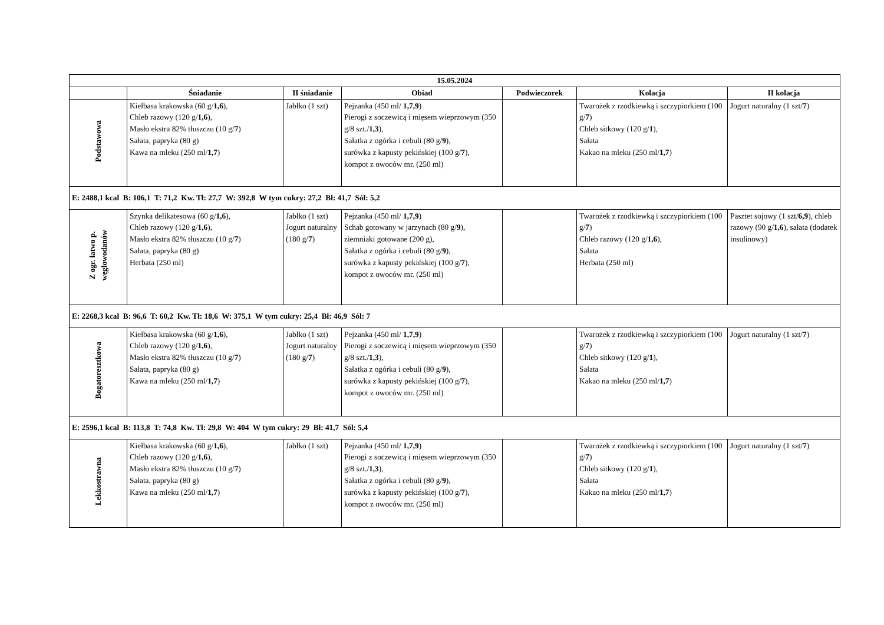| 15.05.2024 | | | | | | |
| --- | --- | --- | --- | --- | --- | --- |
| | Śniadanie | II śniadanie | Obiad | Podwieczorek | Kolacja | II kolacja |
| Podstawowa | Kiełbasa krakowska (60 g/ 1,6 ), Chleb razowy (120 g/ 1,6 ), Masło ekstra 82% tłuszczu (10 g/ 7 ) Sałata, papryka (80 g) Kawa na mleku (250 ml/ 1,7 ) | Jabłko (1 szt) | Pejzanka (450 ml/ 1,7,9 ) Pierogi z soczewicą i mięsem wieprzowym (350 g/8 szt./ 1,3 ), Sałatka z ogórka i cebuli (80 g/ 9 ), surówka z kapusty pekińskiej (100 g/ 7 ), kompot z owoców mr. (250 ml) | | Twarożek z rzodkiewką i szczypiorkiem (100 g/ 7 ) Chleb sitkowy (120 g/ 1 ), Sałata Kakao na mleku (250 ml/ 1,7 ) | Jogurt naturalny (1 szt/ 7 ) |
| E: 2488,1 kcal B: 106,1 T: 71,2 Kw. Tł: 27,7 W: 392,8 W tym cukry: 27,2 Bł: 41,7 Sól: 5,2 | | | | | | |
| Z ogr. łatwo p. węglowodanów | Szynka delikatesowa (60 g/ 1,6 ), Chleb razowy (120 g/ 1,6 ), Masło ekstra 82% tłuszczu (10 g/ 7 ) Sałata, papryka (80 g) Herbata (250 ml) | Jabłko (1 szt) Jogurt naturalny (180 g/ 7 ) | Pejzanka (450 ml/ 1,7,9 ) Schab gotowany w jarzynach (80 g/ 9 ), ziemniaki gotowane (200 g), Sałatka z ogórka i cebuli (80 g/ 9 ), surówka z kapusty pekińskiej (100 g/ 7 ), kompot z owoców mr. (250 ml) | | Twarożek z rzodkiewką i szczypiorkiem (100 g/ 7 ) Chleb razowy (120 g/ 1,6 ), Sałata Herbata (250 ml) | Pasztet sojowy (1 szt/ 6,9 ), chleb razowy (90 g/ 1,6 ), sałata (dodatek insulinowy) |
| E: 2268,3 kcal B: 96,6 T: 60,2 Kw. Tł: 18,6 W: 375,1 W tym cukry: 25,4 Bł: 46,9 Sól: 7 | | | | | | |
| Bogatoresztkowa | Kiełbasa krakowska (60 g/ 1,6 ), Chleb razowy (120 g/ 1,6 ), Masło ekstra 82% tłuszczu (10 g/ 7 ) Sałata, papryka (80 g) Kawa na mleku (250 ml/ 1,7 ) | Jabłko (1 szt) Jogurt naturalny (180 g/ 7 ) | Pejzanka (450 ml/ 1,7,9 ) Pierogi z soczewicą i mięsem wieprzowym (350 g/8 szt./ 1,3 ), Sałatka z ogórka i cebuli (80 g/ 9 ), surówka z kapusty pekińskiej (100 g/ 7 ), kompot z owoców mr. (250 ml) | | Twarożek z rzodkiewką i szczypiorkiem (100 g/ 7 ) Chleb sitkowy (120 g/ 1 ), Sałata Kakao na mleku (250 ml/ 1,7 ) | Jogurt naturalny (1 szt/ 7 ) |
| E: 2596,1 kcal B: 113,8 T: 74,8 Kw. Tł: 29,8 W: 404 W tym cukry: 29 Bł: 41,7 Sól: 5,4 | | | | | | |
| Lekkostrawna | Kiełbasa krakowska (60 g/ 1,6 ), Chleb razowy (120 g/ 1,6 ), Masło ekstra 82% tłuszczu (10 g/ 7 ) Sałata, papryka (80 g) Kawa na mleku (250 ml/ 1,7 ) | Jabłko (1 szt) | Pejzanka (450 ml/ 1,7,9 ) Pierogi z soczewicą i mięsem wieprzowym (350 g/8 szt./ 1,3 ), Sałatka z ogórka i cebuli (80 g/ 9 ), surówka z kapusty pekińskiej (100 g/ 7 ), kompot z owoców mr. (250 ml) | | Twarożek z rzodkiewką i szczypiorkiem (100 g/ 7 ) Chleb sitkowy (120 g/ 1 ), Sałata Kakao na mleku (250 ml/ 1,7 ) | Jogurt naturalny (1 szt/ 7 ) |